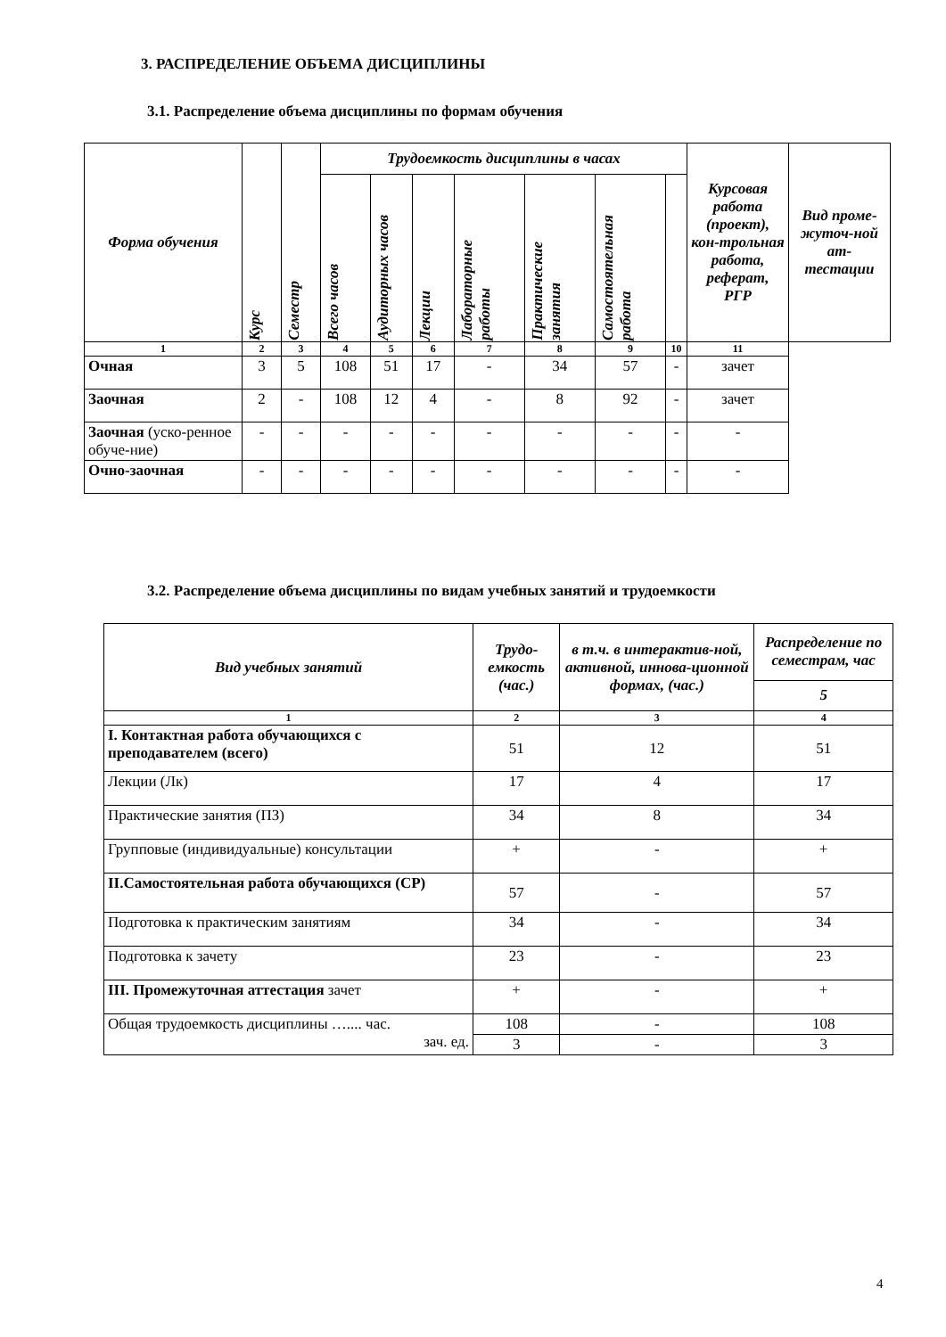3. РАСПРЕДЕЛЕНИЕ ОБЪЕМА ДИСЦИПЛИНЫ
3.1. Распределение объема дисциплины по формам обучения
| Форма обучения | Курс | Семестр | Трудоемкость дисциплины в часах | | | | | | | Курсовая работа (проект), кон-трольная работа, реферат, РГР | Вид проме-жуточ-ной ат-тестации |
| --- | --- | --- | --- | --- | --- | --- | --- | --- | --- | --- | --- |
| | | | Всего часов | Аудиторных часов | Лекции | Лабораторные работы | Практические занятия | Самостоятельная работа | | | |
| 1 | 2 | 3 | 4 | 5 | 6 | 7 | 8 | 9 | 10 | 11 | |
| Очная | 3 | 5 | 108 | 51 | 17 | - | 34 | 57 | - | зачет | |
| Заочная | 2 | - | 108 | 12 | 4 | - | 8 | 92 | - | зачет | |
| Заочная (уско-ренное обуче-ние) | - | - | - | - | - | - | - | - | - | - | |
| Очно-заочная | - | - | - | - | - | - | - | - | - | - | |
3.2. Распределение объема дисциплины по видам учебных занятий и трудоемкости
| Вид учебных занятий | Трудо-емкость (час.) | в т.ч. в интерактив-ной, активной, иннова-ционной формах, (час.) | Распределение по семестрам, час |
| --- | --- | --- | --- |
| | | | 5 |
| 1 | 2 | 3 | 4 |
| I. Контактная работа обучающихся с преподавателем (всего) | 51 | 12 | 51 |
| Лекции (Лк) | 17 | 4 | 17 |
| Практические занятия (ПЗ) | 34 | 8 | 34 |
| Групповые (индивидуальные) консультации | + | - | + |
| II.Самостоятельная работа обучающихся (СР) | 57 | - | 57 |
| Подготовка к практическим занятиям | 34 | - | 34 |
| Подготовка к зачету | 23 | - | 23 |
| III. Промежуточная аттестация зачет | + | - | + |
| Общая трудоемкость дисциплины ….... час. зач. ед. | 108 | - | 108 |
| | 3 | - | 3 |
4